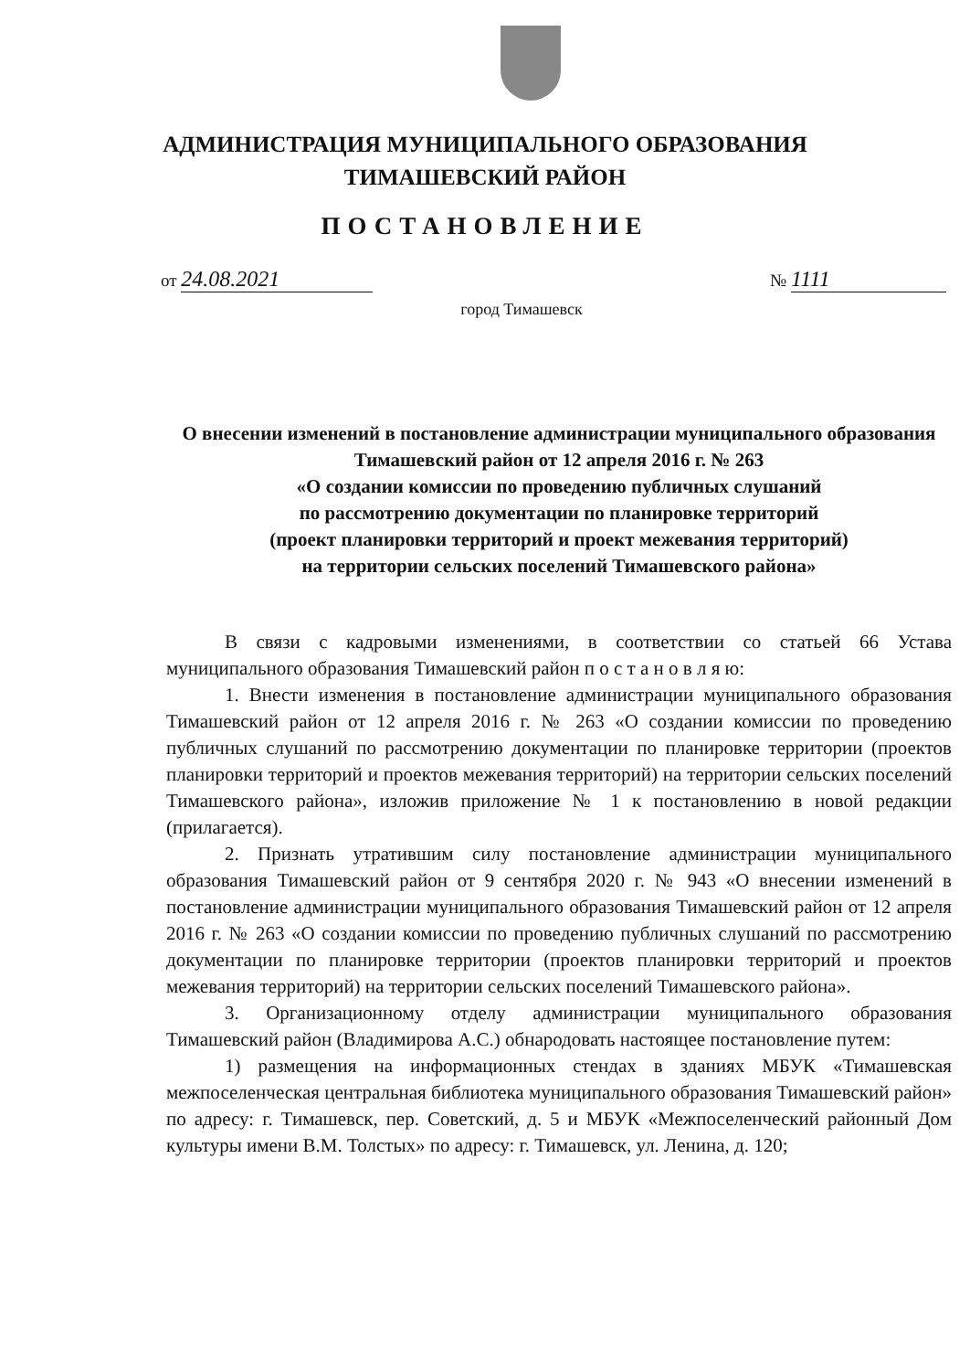АДМИНИСТРАЦИЯ МУНИЦИПАЛЬНОГО ОБРАЗОВАНИЯ
ТИМАШЕВСКИЙ РАЙОН
ПОСТАНОВЛЕНИЕ
от 24.08.2021
№ 1111
город Тимашевск
О внесении изменений в постановление администрации муниципального образования Тимашевский район от 12 апреля 2016 г. № 263
«О создании комиссии по проведению публичных слушаний
по рассмотрению документации по планировке территорий
(проект планировки территорий и проект межевания территорий)
на территории сельских поселений Тимашевского района»
В связи с кадровыми изменениями, в соответствии со статьей 66 Устава муниципального образования Тимашевский район п о с т а н о в л я ю:
1. Внести изменения в постановление администрации муниципального образования Тимашевский район от 12 апреля 2016 г. № 263 «О создании комиссии по проведению публичных слушаний по рассмотрению документации по планировке территории (проектов планировки территорий и проектов межевания территорий) на территории сельских поселений Тимашевского района», изложив приложение № 1 к постановлению в новой редакции (прилагается).
2. Признать утратившим силу постановление администрации муниципального образования Тимашевский район от 9 сентября 2020 г. № 943 «О внесении изменений в постановление администрации муниципального образования Тимашевский район от 12 апреля 2016 г. № 263 «О создании комиссии по проведению публичных слушаний по рассмотрению документации по планировке территории (проектов планировки территорий и проектов межевания территорий) на территории сельских поселений Тимашевского района».
3. Организационному отделу администрации муниципального образования Тимашевский район (Владимирова А.С.) обнародовать настоящее постановление путем:
1) размещения на информационных стендах в зданиях МБУК «Тимашевская межпоселенческая центральная библиотека муниципального образования Тимашевский район» по адресу: г. Тимашевск, пер. Советский, д. 5 и МБУК «Межпоселенческий районный Дом культуры имени В.М. Толстых» по адресу: г. Тимашевск, ул. Ленина, д. 120;